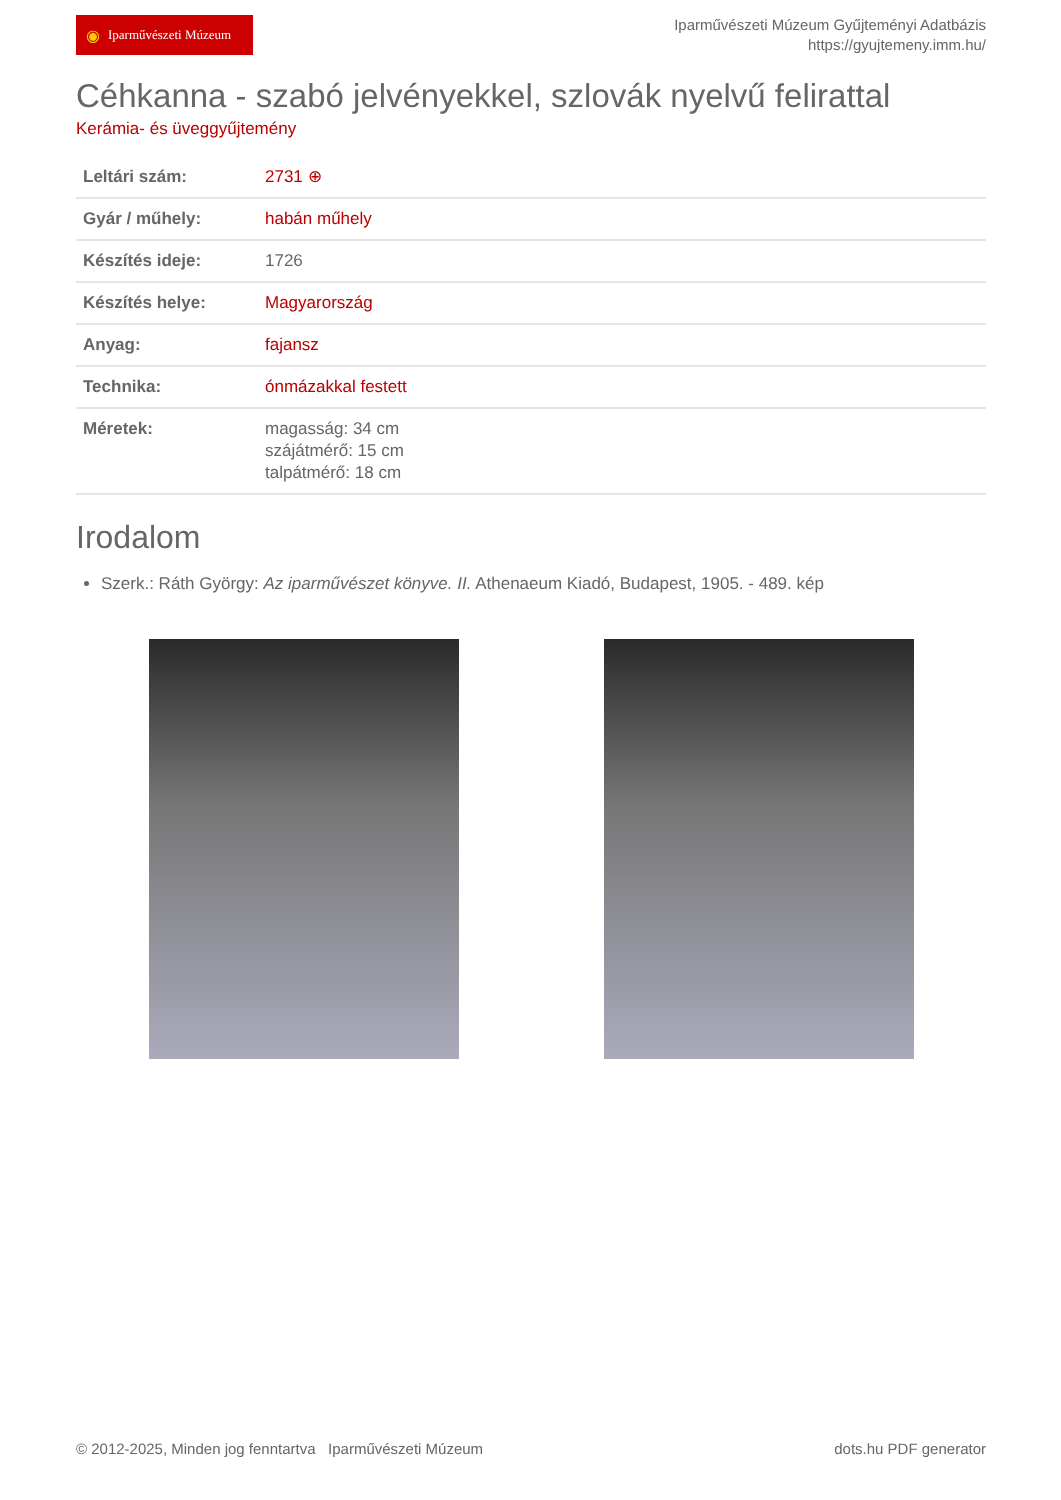◉ Iparművészeti Múzeum
Iparművészeti Múzeum Gyűjteményi Adatbázis
https://gyujtemeny.imm.hu/
Céhkanna - szabó jelvényekkel, szlovák nyelvű felirattal
Kerámia- és üveggyűjtemény
| Leltári szám: | 2731 ⊕ |
| Gyár / műhely: | habán műhely |
| Készítés ideje: | 1726 |
| Készítés helye: | Magyarország |
| Anyag: | fajansz |
| Technika: | ónmázakkal festett |
| Méretek: | magasság: 34 cm szájátmérő: 15 cm talpátmérő: 18 cm |
Irodalom
Szerk.: Ráth György: Az iparművészet könyve. II. Athenaeum Kiadó, Budapest, 1905. - 489. kép
© 2012-2025, Minden jog fenntartva Iparművészeti Múzeum
dots.hu PDF generator